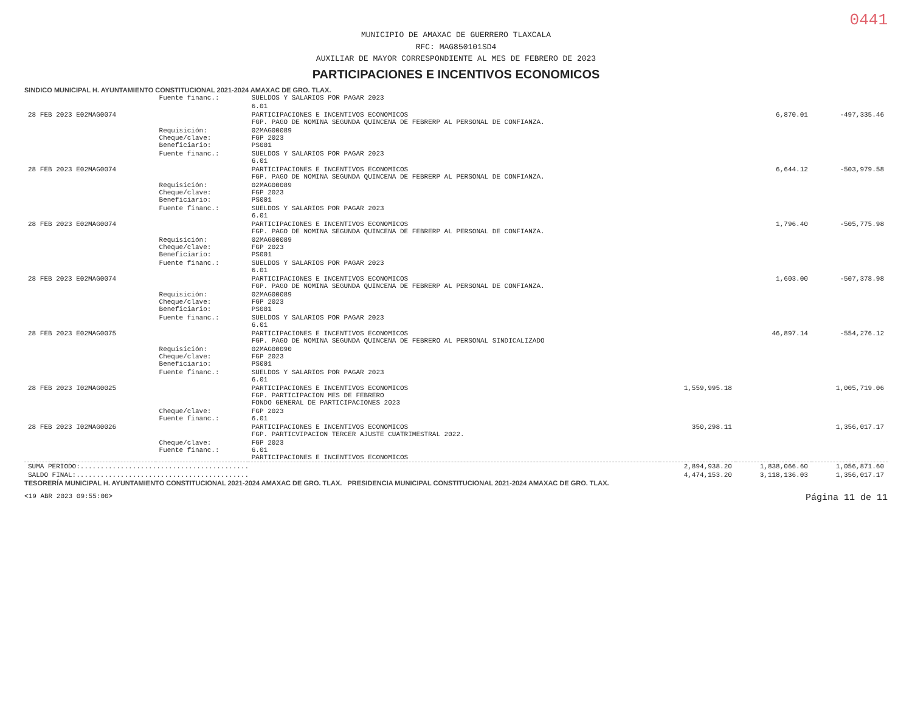0441
MUNICIPIO DE AMAXAC DE GUERRERO TLAXCALA
RFC: MAG850101SD4
AUXILIAR DE MAYOR CORRESPONDIENTE AL MES DE FEBRERO DE 2023
PARTICIPACIONES E INCENTIVOS ECONOMICOS
SINDICO MUNICIPAL H. AYUNTAMIENTO CONSTITUCIONAL 2021-2024 AMAXAC DE GRO. TLAX.
| | Fuente financ.: | SUELDOS Y SALARIOS POR PAGAR 2023 | | | |
| | | 6.01 | | | |
| 28 FEB 2023 E02MAG0074 | | PARTICIPACIONES E INCENTIVOS ECONOMICOS FGP. PAGO DE NOMINA SEGUNDA QUINCENA DE FEBRERP AL PERSONAL DE CONFIANZA. | | 6,870.01 | -497,335.46 |
| | Requisición: Cheque/clave: Beneficiario: | 02MAG00089 FGP 2023 PS001 | | | |
| | Fuente financ.: | SUELDOS Y SALARIOS POR PAGAR 2023 6.01 | | | |
| 28 FEB 2023 E02MAG0074 | | PARTICIPACIONES E INCENTIVOS ECONOMICOS FGP. PAGO DE NOMINA SEGUNDA QUINCENA DE FEBRERP AL PERSONAL DE CONFIANZA. | | 6,644.12 | -503,979.58 |
| | Requisición: Cheque/clave: Beneficiario: | 02MAG00089 FGP 2023 PS001 | | | |
| | Fuente financ.: | SUELDOS Y SALARIOS POR PAGAR 2023 6.01 | | | |
| 28 FEB 2023 E02MAG0074 | | PARTICIPACIONES E INCENTIVOS ECONOMICOS FGP. PAGO DE NOMINA SEGUNDA QUINCENA DE FEBRERP AL PERSONAL DE CONFIANZA. | | 1,796.40 | -505,775.98 |
| | Requisición: Cheque/clave: Beneficiario: | 02MAG00089 FGP 2023 PS001 | | | |
| | Fuente financ.: | SUELDOS Y SALARIOS POR PAGAR 2023 6.01 | | | |
| 28 FEB 2023 E02MAG0074 | | PARTICIPACIONES E INCENTIVOS ECONOMICOS FGP. PAGO DE NOMINA SEGUNDA QUINCENA DE FEBRERP AL PERSONAL DE CONFIANZA. | | 1,603.00 | -507,378.98 |
| | Requisición: Cheque/clave: Beneficiario: | 02MAG00089 FGP 2023 PS001 | | | |
| | Fuente financ.: | SUELDOS Y SALARIOS POR PAGAR 2023 6.01 | | | |
| 28 FEB 2023 E02MAG0075 | | PARTICIPACIONES E INCENTIVOS ECONOMICOS FGP. PAGO DE NOMINA SEGUNDA QUINCENA DE FEBRERO AL PERSONAL SINDICALIZADO | | 46,897.14 | -554,276.12 |
| | Requisición: Cheque/clave: Beneficiario: | 02MAG00090 FGP 2023 PS001 | | | |
| | Fuente financ.: | SUELDOS Y SALARIOS POR PAGAR 2023 6.01 | | | |
| 28 FEB 2023 I02MAG0025 | | PARTICIPACIONES E INCENTIVOS ECONOMICOS FGP. PARTICIPACION MES DE FEBRERO FONDO GENERAL DE PARTICIPACIONES 2023 | 1,559,995.18 | | 1,005,719.06 |
| | Cheque/clave: Fuente financ.: | FGP 2023 6.01 | | | |
| 28 FEB 2023 I02MAG0026 | | PARTICIPACIONES E INCENTIVOS ECONOMICOS FGP. PARTICVIPACION TERCER AJUSTE CUATRIMESTRAL 2022. | 350,298.11 | | 1,356,017.17 |
| | Cheque/clave: Fuente financ.: | FGP 2023 6.01 PARTICIPACIONES E INCENTIVOS ECONOMICOS | | | |
| SUMA PERIODO:.......................................... | | | 2,894,938.20 | 1,838,066.60 | 1,056,871.60 |
| SALDO FINAL:........................................... | | | 4,474,153.20 | 3,118,136.03 | 1,356,017.17 |
TESORERÍA MUNICIPAL H. AYUNTAMIENTO CONSTITUCIONAL 2021-2024 AMAXAC DE GRO. TLAX. PRESIDENCIA MUNICIPAL CONSTITUCIONAL 2021-2024 AMAXAC DE GRO. TLAX.
<19 ABR 2023 09:55:00> Página 11 de 11